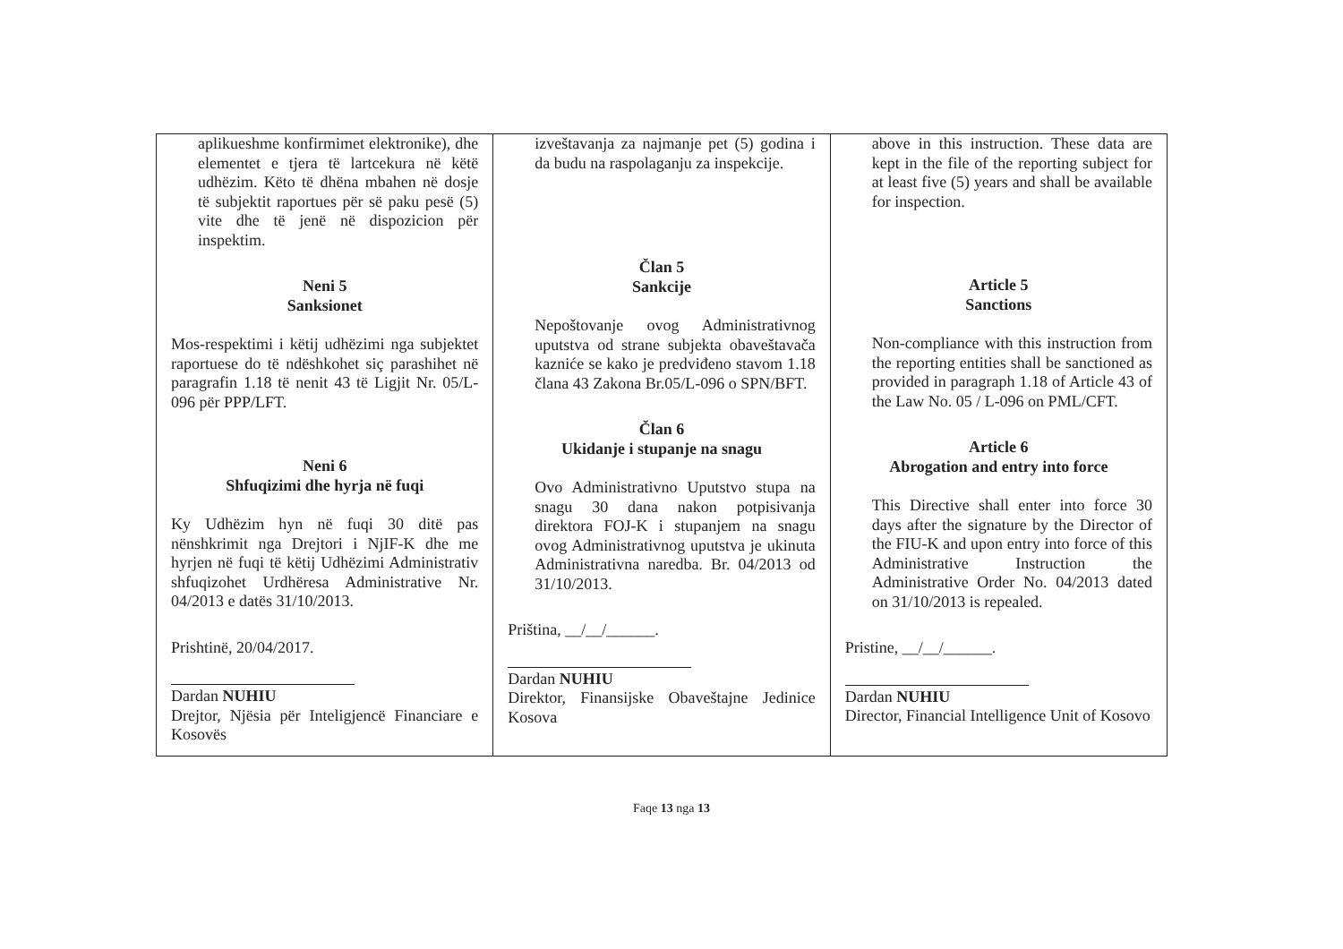| aplikueshme konfirmimet elektronike), dhe elementet e tjera të lartcekura në këtë udhëzim. Këto të dhëna mbahen në dosje të subjektit raportues për së paku pesë (5) vite dhe të jenë në dispozicion për inspektim. Neni 5 Sanksionet Mos-respektimi i këtij udhëzimi nga subjektet raportuese do të ndëshkohet siç parashihet në paragrafin 1.18 të nenit 43 të Ligjit Nr. 05/L-096 për PPP/LFT. Neni 6 Shfuqizimi dhe hyrja në fuqi Ky Udhëzim hyn në fuqi 30 ditë pas nënshkrimit nga Drejtori i NjIF-K dhe me hyrjen në fuqi të këtij Udhëzimi Administrativ shfuqizohet Urdhëresa Administrative Nr. 04/2013 e datës 31/10/2013. Prishtinë, 20/04/2017. Dardan NUHIU Drejtor, Njësia për Inteligjencë Financiare e Kosovës | izveštavanja za najmanje pet (5) godina i da budu na raspolaganju za inspekcije. Član 5 Sankcije Nepoštovanje ovog Administrativnog uputstva od strane subjekta obaveštavača kazniće se kako je predviđeno stavom 1.18 člana 43 Zakona Br.05/L-096 o SPN/BFT. Član 6 Ukidanje i stupanje na snagu Ovo Administrativno Uputstvo stupa na snagu 30 dana nakon potpisivanja direktora FOJ-K i stupanjem na snagu ovog Administrativnog uputstva je ukinuta Administrativna naredba. Br. 04/2013 od 31/10/2013. Priština, __/__/______. Dardan NUHIU Direktor, Finansijske Obaveštajne Jedinice Kosova | above in this instruction. These data are kept in the file of the reporting subject for at least five (5) years and shall be available for inspection. Article 5 Sanctions Non-compliance with this instruction from the reporting entities shall be sanctioned as provided in paragraph 1.18 of Article 43 of the Law No. 05 / L-096 on PML/CFT. Article 6 Abrogation and entry into force This Directive shall enter into force 30 days after the signature by the Director of the FIU-K and upon entry into force of this Administrative Instruction the Administrative Order No. 04/2013 dated on 31/10/2013 is repealed. Pristine, __/__/______. Dardan NUHIU Director, Financial Intelligence Unit of Kosovo |
Faqe 13 nga 13